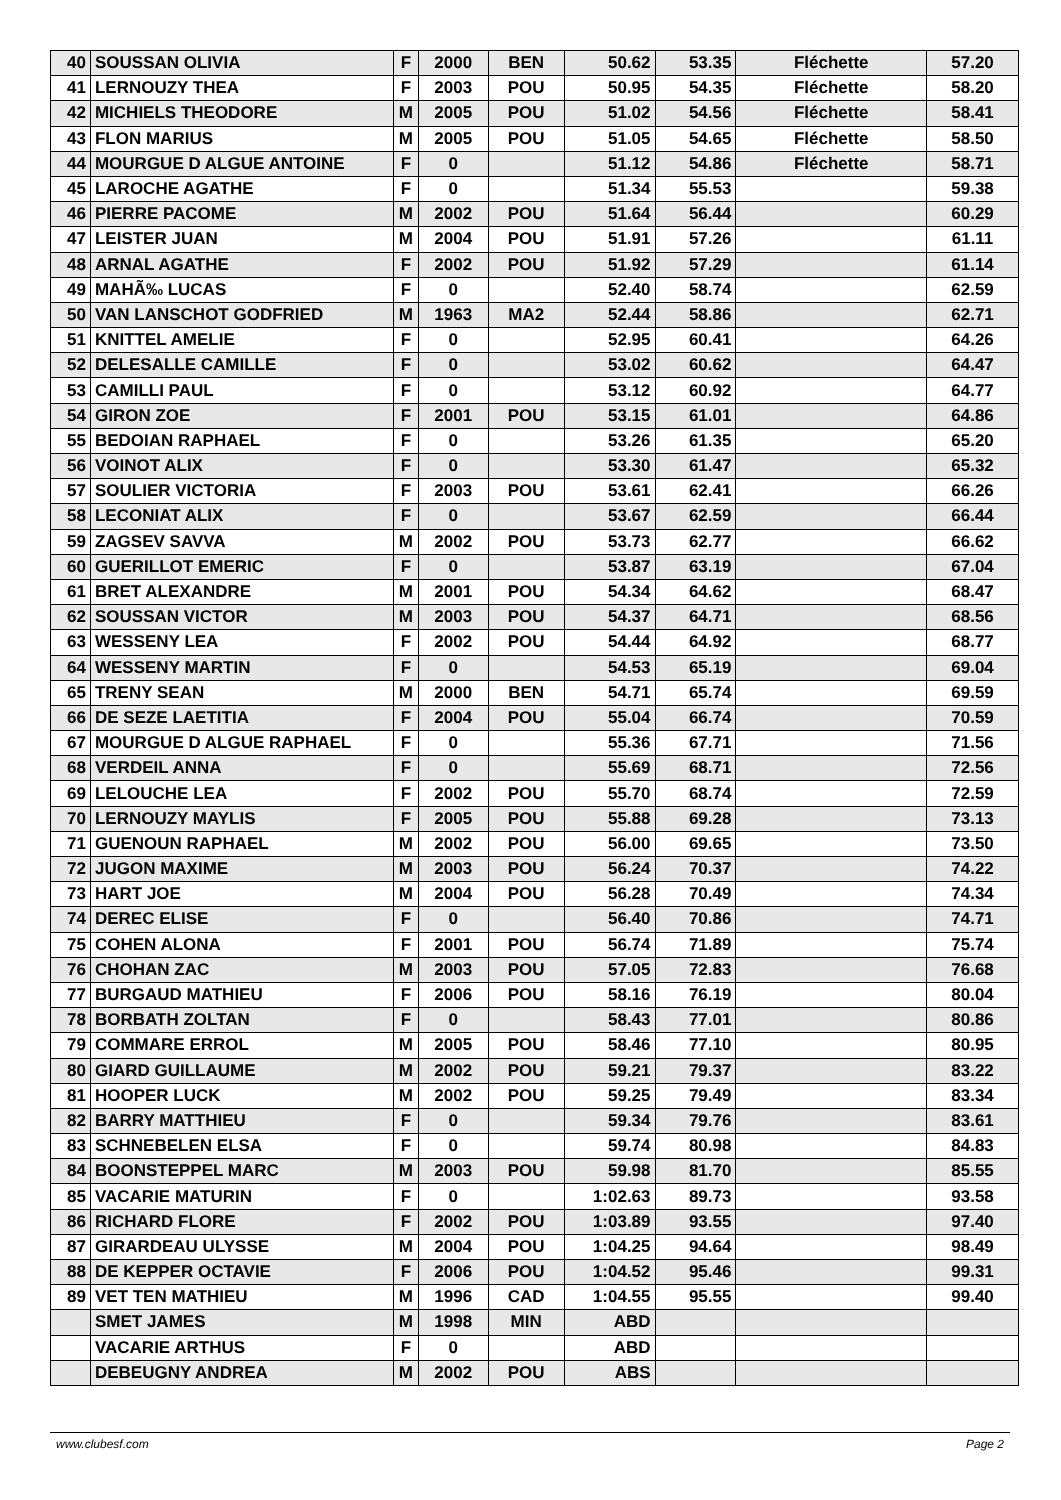| 40 | SOUSSAN OLIVIA | F | 2000 | BEN | 50.62 | 53.35 | Fléchette | 57.20 |
| 41 | LERNOUZY THEA | F | 2003 | POU | 50.95 | 54.35 | Fléchette | 58.20 |
| 42 | MICHIELS THEODORE | M | 2005 | POU | 51.02 | 54.56 | Fléchette | 58.41 |
| 43 | FLON MARIUS | M | 2005 | POU | 51.05 | 54.65 | Fléchette | 58.50 |
| 44 | MOURGUE D ALGUE ANTOINE | F | 0 | | 51.12 | 54.86 | Fléchette | 58.71 |
| 45 | LAROCHE AGATHE | F | 0 | | 51.34 | 55.53 | | 59.38 |
| 46 | PIERRE PACOME | M | 2002 | POU | 51.64 | 56.44 | | 60.29 |
| 47 | LEISTER JUAN | M | 2004 | POU | 51.91 | 57.26 | | 61.11 |
| 48 | ARNAL AGATHE | F | 2002 | POU | 51.92 | 57.29 | | 61.14 |
| 49 | MAHÃ‰ LUCAS | F | 0 | | 52.40 | 58.74 | | 62.59 |
| 50 | VAN LANSCHOT GODFRIED | M | 1963 | MA2 | 52.44 | 58.86 | | 62.71 |
| 51 | KNITTEL AMELIE | F | 0 | | 52.95 | 60.41 | | 64.26 |
| 52 | DELESALLE CAMILLE | F | 0 | | 53.02 | 60.62 | | 64.47 |
| 53 | CAMILLI PAUL | F | 0 | | 53.12 | 60.92 | | 64.77 |
| 54 | GIRON ZOE | F | 2001 | POU | 53.15 | 61.01 | | 64.86 |
| 55 | BEDOIAN RAPHAEL | F | 0 | | 53.26 | 61.35 | | 65.20 |
| 56 | VOINOT ALIX | F | 0 | | 53.30 | 61.47 | | 65.32 |
| 57 | SOULIER VICTORIA | F | 2003 | POU | 53.61 | 62.41 | | 66.26 |
| 58 | LECONIAT ALIX | F | 0 | | 53.67 | 62.59 | | 66.44 |
| 59 | ZAGSEV SAVVA | M | 2002 | POU | 53.73 | 62.77 | | 66.62 |
| 60 | GUERILLOT EMERIC | F | 0 | | 53.87 | 63.19 | | 67.04 |
| 61 | BRET ALEXANDRE | M | 2001 | POU | 54.34 | 64.62 | | 68.47 |
| 62 | SOUSSAN VICTOR | M | 2003 | POU | 54.37 | 64.71 | | 68.56 |
| 63 | WESSENY LEA | F | 2002 | POU | 54.44 | 64.92 | | 68.77 |
| 64 | WESSENY MARTIN | F | 0 | | 54.53 | 65.19 | | 69.04 |
| 65 | TRENY SEAN | M | 2000 | BEN | 54.71 | 65.74 | | 69.59 |
| 66 | DE SEZE LAETITIA | F | 2004 | POU | 55.04 | 66.74 | | 70.59 |
| 67 | MOURGUE D ALGUE RAPHAEL | F | 0 | | 55.36 | 67.71 | | 71.56 |
| 68 | VERDEIL ANNA | F | 0 | | 55.69 | 68.71 | | 72.56 |
| 69 | LELOUCHE LEA | F | 2002 | POU | 55.70 | 68.74 | | 72.59 |
| 70 | LERNOUZY MAYLIS | F | 2005 | POU | 55.88 | 69.28 | | 73.13 |
| 71 | GUENOUN RAPHAEL | M | 2002 | POU | 56.00 | 69.65 | | 73.50 |
| 72 | JUGON MAXIME | M | 2003 | POU | 56.24 | 70.37 | | 74.22 |
| 73 | HART JOE | M | 2004 | POU | 56.28 | 70.49 | | 74.34 |
| 74 | DEREC ELISE | F | 0 | | 56.40 | 70.86 | | 74.71 |
| 75 | COHEN ALONA | F | 2001 | POU | 56.74 | 71.89 | | 75.74 |
| 76 | CHOHAN ZAC | M | 2003 | POU | 57.05 | 72.83 | | 76.68 |
| 77 | BURGAUD MATHIEU | F | 2006 | POU | 58.16 | 76.19 | | 80.04 |
| 78 | BORBATH ZOLTAN | F | 0 | | 58.43 | 77.01 | | 80.86 |
| 79 | COMMARE ERROL | M | 2005 | POU | 58.46 | 77.10 | | 80.95 |
| 80 | GIARD GUILLAUME | M | 2002 | POU | 59.21 | 79.37 | | 83.22 |
| 81 | HOOPER LUCK | M | 2002 | POU | 59.25 | 79.49 | | 83.34 |
| 82 | BARRY MATTHIEU | F | 0 | | 59.34 | 79.76 | | 83.61 |
| 83 | SCHNEBELEN ELSA | F | 0 | | 59.74 | 80.98 | | 84.83 |
| 84 | BOONSTEPPEL MARC | M | 2003 | POU | 59.98 | 81.70 | | 85.55 |
| 85 | VACARIE MATURIN | F | 0 | | 1:02.63 | 89.73 | | 93.58 |
| 86 | RICHARD FLORE | F | 2002 | POU | 1:03.89 | 93.55 | | 97.40 |
| 87 | GIRARDEAU ULYSSE | M | 2004 | POU | 1:04.25 | 94.64 | | 98.49 |
| 88 | DE KEPPER OCTAVIE | F | 2006 | POU | 1:04.52 | 95.46 | | 99.31 |
| 89 | VET TEN MATHIEU | M | 1996 | CAD | 1:04.55 | 95.55 | | 99.40 |
| | SMET JAMES | M | 1998 | MIN | ABD | | | |
| | VACARIE ARTHUS | F | 0 | | ABD | | | |
| | DEBEUGNY ANDREA | M | 2002 | POU | ABS | | | |
www.clubesf.com Page 2